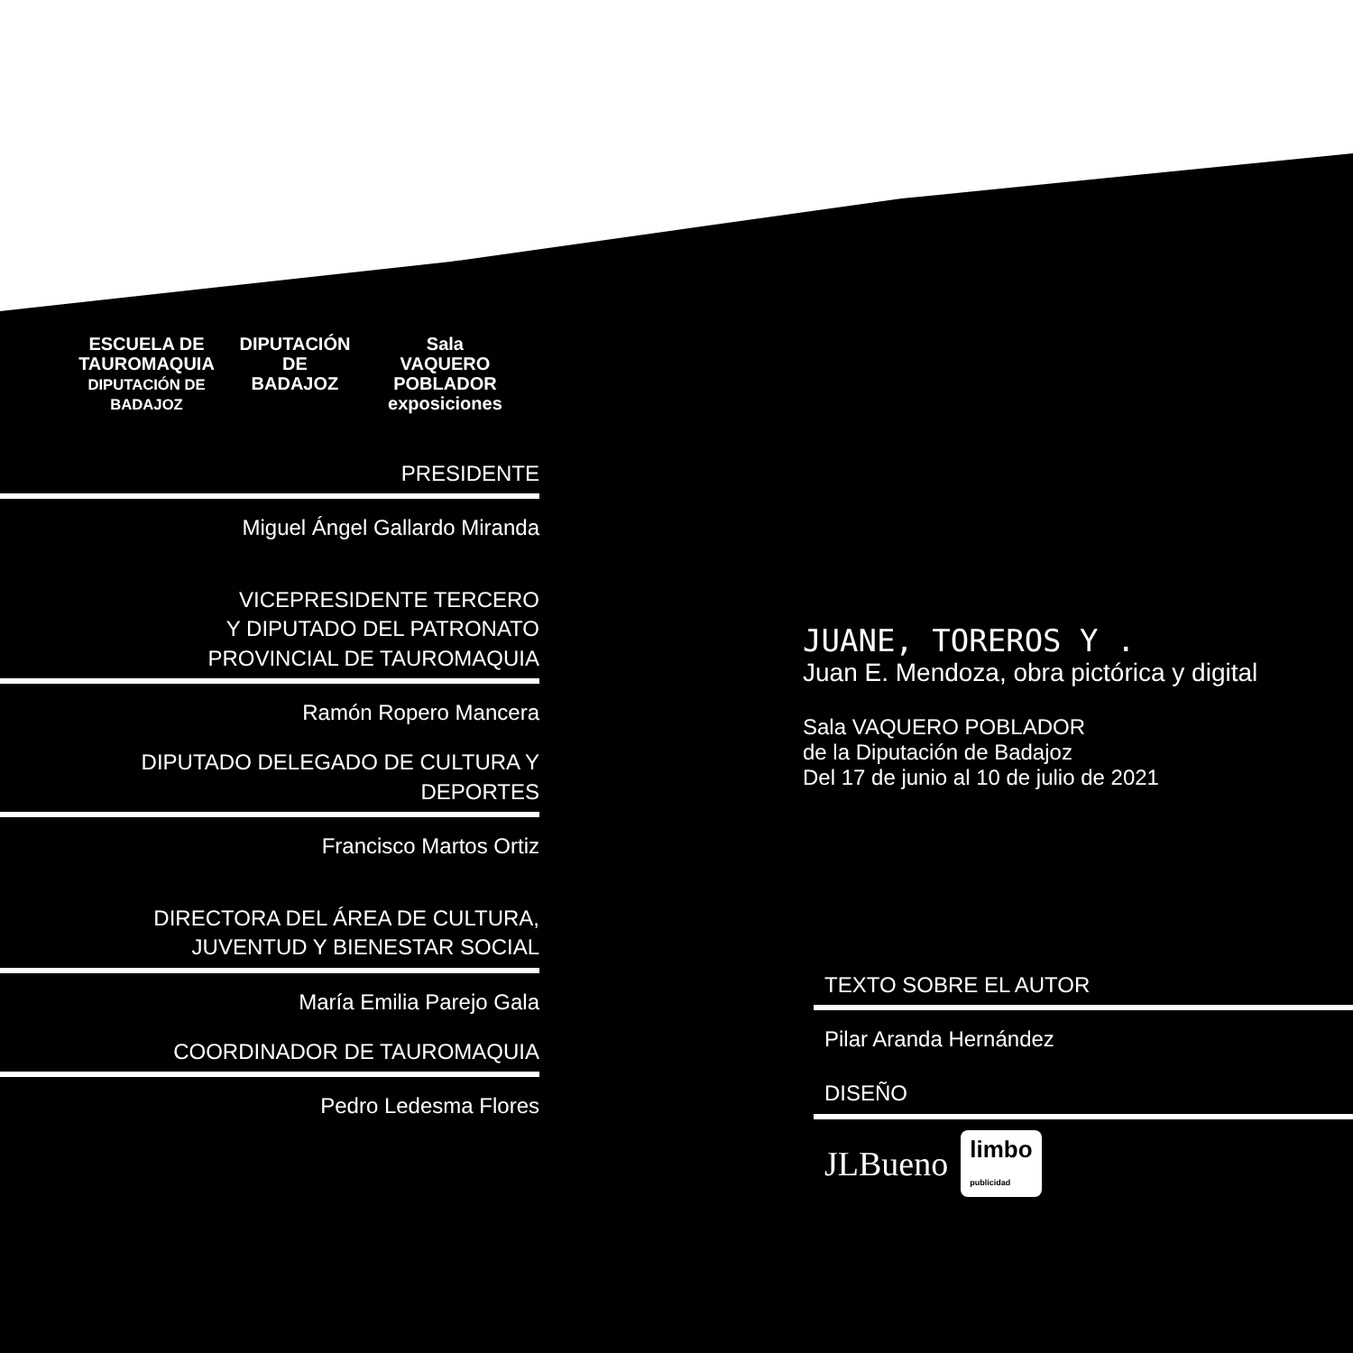ESCUELA DE
TAUROMAQUIA
DIPUTACIÓN DE BADAJOZ
DIPUTACIÓN
DE BADAJOZ
Sala
VAQUERO POBLADOR
exposiciones
PRESIDENTE
Miguel Ángel Gallardo Miranda
VICEPRESIDENTE TERCERO
Y DIPUTADO DEL PATRONATO
PROVINCIAL DE TAUROMAQUIA
Ramón Ropero Mancera
DIPUTADO DELEGADO DE CULTURA Y
DEPORTES
Francisco Martos Ortiz
DIRECTORA DEL ÁREA DE CULTURA,
JUVENTUD Y BIENESTAR SOCIAL
María Emilia Parejo Gala
COORDINADOR DE TAUROMAQUIA
Pedro Ledesma Flores
JUANE, TOREROS Y .
Juan E. Mendoza, obra pictórica y digital
Sala VAQUERO POBLADOR
de la Diputación de Badajoz
Del 17 de junio al 10 de julio de 2021
TEXTO SOBRE EL AUTOR
Pilar Aranda Hernández
DISEÑO
JLBueno limbo
publicidad